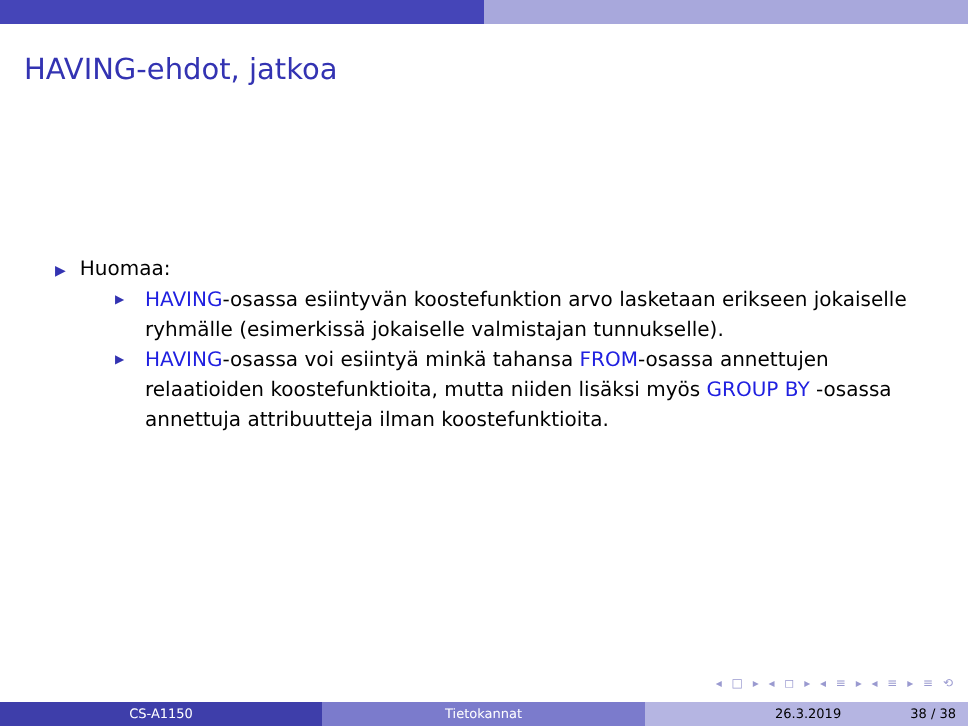HAVING-ehdot, jatkoa
▶ Huomaa:
▶ HAVING-osassa esiintyvän koostefunktion arvo lasketaan erikseen jokaiselle ryhmälle (esimerkissä jokaiselle valmistajan tunnukselle).
▶ HAVING-osassa voi esiintyä minkä tahansa FROM-osassa annettujen relaatioiden koostefunktioita, mutta niiden lisäksi myös GROUP BY -osassa annettuja attribuutteja ilman koostefunktioita.
◂ □ ▸ ◂ ◻ ▸ ◂ ≡ ▸ ◂ ≡ ▸ ≡ ⟲
CS-A1150 Tietokannat 26.3.2019 38 / 38